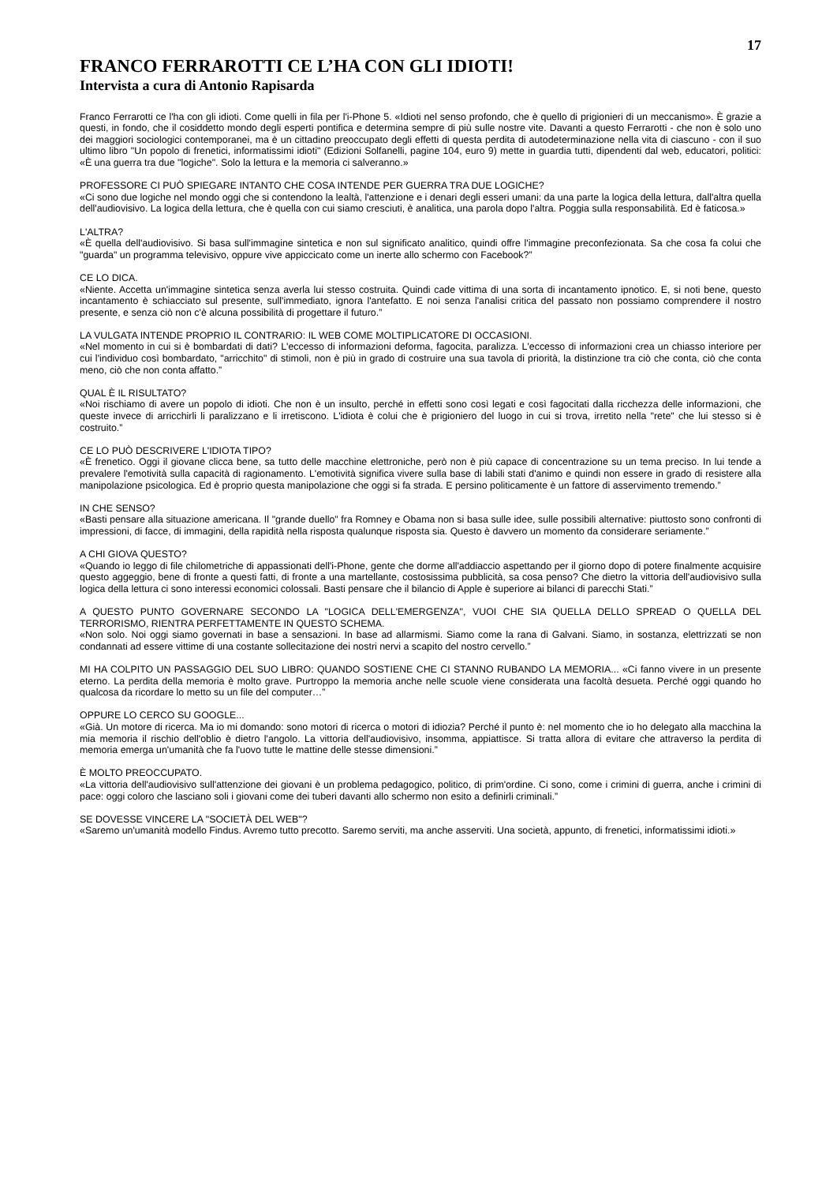17
FRANCO FERRAROTTI CE L’HA CON GLI IDIOTI!
Intervista a cura di Antonio Rapisarda
Franco Ferrarotti ce l'ha con gli idioti. Come quelli in fila per l'i-Phone 5. «Idioti nel senso profondo, che è quello di prigionieri di un meccanismo». È grazie a questi, in fondo, che il cosiddetto mondo degli esperti pontifica e determina sempre di più sulle nostre vite. Davanti a questo Ferrarotti - che non è solo uno dei maggiori sociologici contemporanei, ma è un cittadino preoccupato degli effetti di questa perdita di autodeterminazione nella vita di ciascuno - con il suo ultimo libro "Un popolo di frenetici, informatissimi idioti" (Edizioni Solfanelli, pagine 104, euro 9) mette in guardia tutti, dipendenti dal web, educatori, politici: «È una guerra tra due "logiche". Solo la lettura e la memoria ci salveranno.»
PROFESSORE CI PUÒ SPIEGARE INTANTO CHE COSA INTENDE PER GUERRA TRA DUE LOGICHE?
«Ci sono due logiche nel mondo oggi che si contendono la lealtà, l'attenzione e i denari degli esseri umani: da una parte la logica della lettura, dall'altra quella dell'audiovisivo. La logica della lettura, che è quella con cui siamo cresciuti, è analitica, una parola dopo l'altra. Poggia sulla responsabilità. Ed è faticosa.»
L'ALTRA?
«È quella dell'audiovisivo. Si basa sull'immagine sintetica e non sul significato analitico, quindi offre l'immagine preconfezionata. Sa che cosa fa colui che "guarda" un programma televisivo, oppure vive appiccicato come un inerte allo schermo con Facebook?”
CE LO DICA.
«Niente. Accetta un'immagine sintetica senza averla lui stesso costruita. Quindi cade vittima di una sorta di incantamento ipnotico. E, si noti bene, questo incantamento è schiacciato sul presente, sull'immediato, ignora l'antefatto. E noi senza l'analisi critica del passato non possiamo comprendere il nostro presente, e senza ciò non c'è alcuna possibilità di progettare il futuro.”
LA VULGATA INTENDE PROPRIO IL CONTRARIO: IL WEB COME MOLTIPLICATORE DI OCCASIONI.
«Nel momento in cui si è bombardati di dati? L'eccesso di informazioni deforma, fagocita, paralizza. L'eccesso di informazioni crea un chiasso interiore per cui l'individuo così bombardato, "arricchito" di stimoli, non è più in grado di costruire una sua tavola di priorità, la distinzione tra ciò che conta, ciò che conta meno, ciò che non conta affatto.”
QUAL È IL RISULTATO?
«Noi rischiamo di avere un popolo di idioti. Che non è un insulto, perché in effetti sono così legati e così fagocitati dalla ricchezza delle informazioni, che queste invece di arricchirli li paralizzano e li irretiscono. L'idiota è colui che è prigioniero del luogo in cui si trova, irretito nella "rete" che lui stesso si è costruito.”
CE LO PUÒ DESCRIVERE L'IDIOTA TIPO?
«È frenetico. Oggi il giovane clicca bene, sa tutto delle macchine elettroniche, però non è più capace di concentrazione su un tema preciso. In lui tende a prevalere l'emotività sulla capacità di ragionamento. L'emotività significa vivere sulla base di labili stati d'animo e quindi non essere in grado di resistere alla manipolazione psicologica. Ed è proprio questa manipolazione che oggi si fa strada. E persino politicamente è un fattore di asservimento tremendo.”
IN CHE SENSO?
«Basti pensare alla situazione americana. Il "grande duello" fra Romney e Obama non si basa sulle idee, sulle possibili alternative: piuttosto sono confronti di impressioni, di facce, di immagini, della rapidità nella risposta qualunque risposta sia. Questo è davvero un momento da considerare seriamente.”
A CHI GIOVA QUESTO?
«Quando io leggo di file chilometriche di appassionati dell'i-Phone, gente che dorme all'addiaccio aspettando per il giorno dopo di potere finalmente acquisire questo aggeggio, bene di fronte a questi fatti, di fronte a una martellante, costosissima pubblicità, sa cosa penso? Che dietro la vittoria dell'audiovisivo sulla logica della lettura ci sono interessi economici colossali. Basti pensare che il bilancio di Apple è superiore ai bilanci di parecchi Stati.”
A QUESTO PUNTO GOVERNARE SECONDO LA "LOGICA DELL'EMERGENZA", VUOI CHE SIA QUELLA DELLO SPREAD O QUELLA DEL TERRORISMO, RIENTRA PERFETTAMENTE IN QUESTO SCHEMA.
«Non solo. Noi oggi siamo governati in base a sensazioni. In base ad allarmismi. Siamo come la rana di Galvani. Siamo, in sostanza, elettrizzati se non condannati ad essere vittime di una costante sollecitazione dei nostri nervi a scapito del nostro cervello.”
MI HA COLPITO UN PASSAGGIO DEL SUO LIBRO: QUANDO SOSTIENE CHE CI STANNO RUBANDO LA MEMORIA... «Ci fanno vivere in un presente eterno. La perdita della memoria è molto grave. Purtroppo la memoria anche nelle scuole viene considerata una facoltà desueta. Perché oggi quando ho qualcosa da ricordare lo metto su un file del computer…”
OPPURE LO CERCO SU GOOGLE...
«Già. Un motore di ricerca. Ma io mi domando: sono motori di ricerca o motori di idiozia? Perché il punto è: nel momento che io ho delegato alla macchina la mia memoria il rischio dell'oblio è dietro l'angolo. La vittoria dell'audiovisivo, insomma, appiattisce. Si tratta allora di evitare che attraverso la perdita di memoria emerga un'umanità che fa l'uovo tutte le mattine delle stesse dimensioni.”
È MOLTO PREOCCUPATO.
«La vittoria dell'audiovisivo sull'attenzione dei giovani è un problema pedagogico, politico, di prim'ordine. Ci sono, come i crimini di guerra, anche i crimini di pace: oggi coloro che lasciano soli i giovani come dei tuberi davanti allo schermo non esito a definirli criminali.”
SE DOVESSE VINCERE LA "SOCIETÀ DEL WEB"?
«Saremo un'umanità modello Findus. Avremo tutto precotto. Saremo serviti, ma anche asserviti. Una società, appunto, di frenetici, informatissimi idioti.»